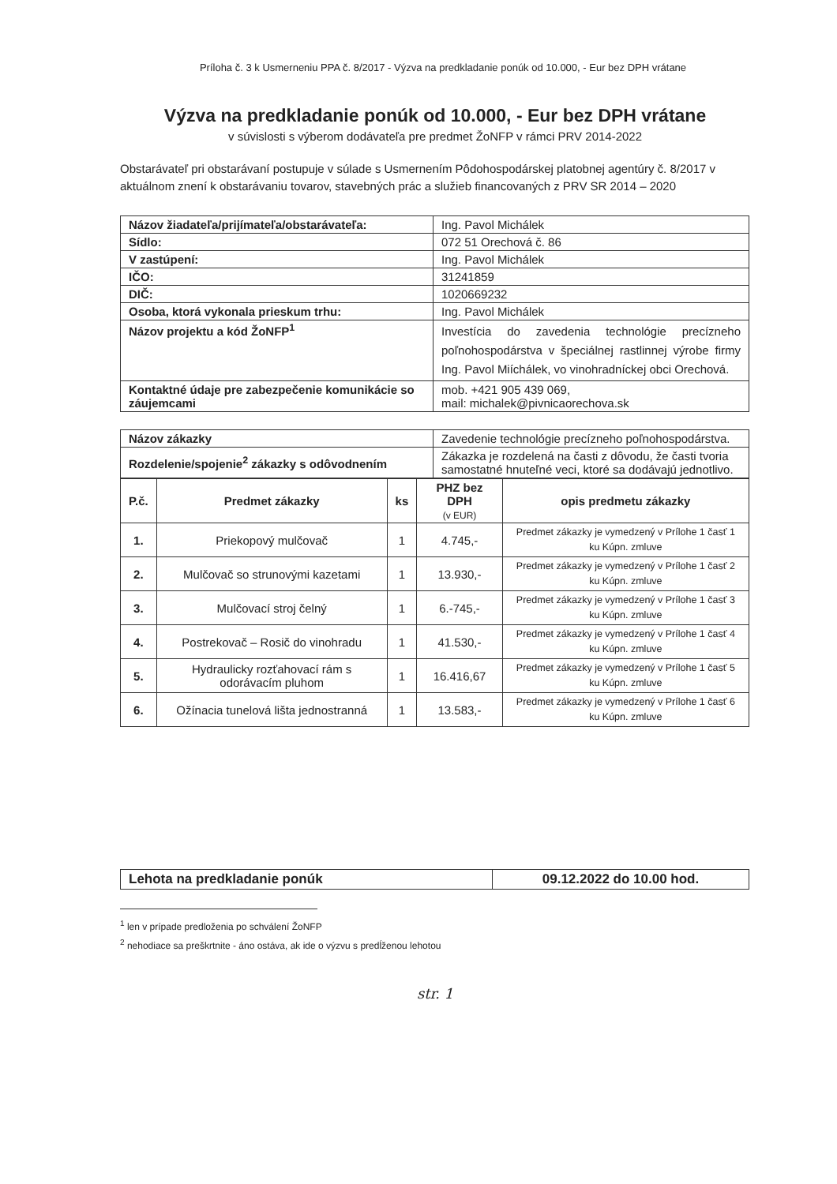Príloha č. 3 k Usmerneniu PPA č. 8/2017 - Výzva na predkladanie ponúk od 10.000, - Eur bez DPH vrátane
Výzva na predkladanie ponúk od 10.000, - Eur bez DPH vrátane
v súvislosti s výberom dodávateľa pre predmet ŽoNFP v rámci PRV 2014-2022
Obstarávateľ pri obstarávaní postupuje v súlade s Usmernením Pôdohospodárskej platobnej agentúry č. 8/2017 v aktuálnom znení k obstarávaniu tovarov, stavebných prác a služieb financovaných z PRV SR 2014 – 2020
| Názov žiadateľa/prijímateľa/obstarávateľa: | Ing. Pavol Michálek |
| Sídlo: | 072 51 Orechová č. 86 |
| V zastúpení: | Ing. Pavol Michálek |
| IČO: | 31241859 |
| DIČ: | 1020669232 |
| Osoba, ktorá vykonala prieskum trhu: | Ing. Pavol Michálek |
| Názov projektu a kód ŽoNFP<sup>1</sup> | Investícia do zavedenia technológie precízneho poľnohospodárstva v špeciálnej rastlinnej výrobe firmy Ing. Pavol Miíchálek, vo vinohradníckej obci Orechová. |
| Kontaktné údaje pre zabezpečenie komunikácie so záujemcami | mob. +421 905 439 069, mail: michalek@pivnicaorechova.sk |
| Názov zákazky | Zavedenie technológie precízneho poľnohospodárstva. |
| Rozdelenie/spojenie<sup>2</sup> zákazky s odôvodnením | Zákazka je rozdelená na časti z dôvodu, že časti tvoria samostatné hnuteľné veci, ktoré sa dodávajú jednotlivo. |
| P.č. | Predmet zákazky | ks | PHZ bez DPH (v EUR) | opis predmetu zákazky |
| --- | --- | --- | --- | --- |
| 1. | Priekopový mulčovač | 1 | 4.745,- | Predmet zákazky je vymedzený v Prílohe 1 časť 1 ku Kúpn. zmluve |
| 2. | Mulčovač so strunovými kazetami | 1 | 13.930,- | Predmet zákazky je vymedzený v Prílohe 1 časť 2 ku Kúpn. zmluve |
| 3. | Mulčovací stroj čelný | 1 | 6.-745,- | Predmet zákazky je vymedzený v Prílohe 1 časť 3 ku Kúpn. zmluve |
| 4. | Postrekovač – Rosič do vinohradu | 1 | 41.530,- | Predmet zákazky je vymedzený v Prílohe 1 časť 4 ku Kúpn. zmluve |
| 5. | Hydraulicky rozťahovací rám s odorávacím pluhom | 1 | 16.416,67 | Predmet zákazky je vymedzený v Prílohe 1 časť 5 ku Kúpn. zmluve |
| 6. | Ožínacia tunelová lišta jednostranná | 1 | 13.583,- | Predmet zákazky je vymedzený v Prílohe 1 časť 6 ku Kúpn. zmluve |
| Lehota na predkladanie ponúk | 09.12.2022 do 10.00 hod. |
<sup>1</sup> len v prípade predloženia po schválení ŽoNFP
<sup>2</sup> nehodiace sa preškrtnite - áno ostáva, ak ide o výzvu s predĺženou lehotou
str. 1